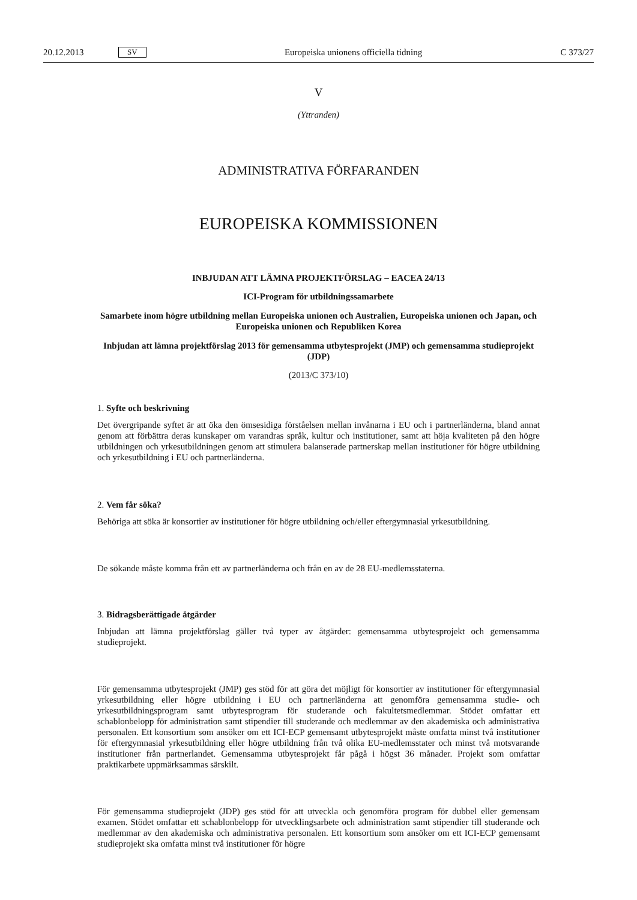20.12.2013 SV Europeiska unionens officiella tidning C 373/27
V
(Yttranden)
ADMINISTRATIVA FÖRFARANDEN
EUROPEISKA KOMMISSIONEN
INBJUDAN ATT LÄMNA PROJEKTFÖRSLAG – EACEA 24/13
ICI-Program för utbildningssamarbete
Samarbete inom högre utbildning mellan Europeiska unionen och Australien, Europeiska unionen och Japan, och Europeiska unionen och Republiken Korea
Inbjudan att lämna projektförslag 2013 för gemensamma utbytesprojekt (JMP) och gemensamma studieprojekt (JDP)
(2013/C 373/10)
1. Syfte och beskrivning
Det övergripande syftet är att öka den ömsesidiga förståelsen mellan invånarna i EU och i partnerländerna, bland annat genom att förbättra deras kunskaper om varandras språk, kultur och institutioner, samt att höja kvaliteten på den högre utbildningen och yrkesutbildningen genom att stimulera balanserade partnerskap mellan institutioner för högre utbildning och yrkesutbildning i EU och partnerländerna.
2. Vem får söka?
Behöriga att söka är konsortier av institutioner för högre utbildning och/eller eftergymnasial yrkesutbildning.
De sökande måste komma från ett av partnerländerna och från en av de 28 EU-medlemsstaterna.
3. Bidragsberättigade åtgärder
Inbjudan att lämna projektförslag gäller två typer av åtgärder: gemensamma utbytesprojekt och gemensamma studieprojekt.
För gemensamma utbytesprojekt (JMP) ges stöd för att göra det möjligt för konsortier av institutioner för eftergymnasial yrkesutbildning eller högre utbildning i EU och partnerländerna att genomföra gemensamma studie- och yrkesutbildningsprogram samt utbytesprogram för studerande och fakultetsmedlemmar. Stödet omfattar ett schablonbelopp för administration samt stipendier till studerande och medlemmar av den akademiska och administrativa personalen. Ett konsortium som ansöker om ett ICI-ECP gemensamt utbytesprojekt måste omfatta minst två institutioner för eftergymnasial yrkesutbildning eller högre utbildning från två olika EU-medlemsstater och minst två motsvarande institutioner från partnerlandet. Gemensamma utbytesprojekt får pågå i högst 36 månader. Projekt som omfattar praktikarbete uppmärksammas särskilt.
För gemensamma studieprojekt (JDP) ges stöd för att utveckla och genomföra program för dubbel eller gemensam examen. Stödet omfattar ett schablonbelopp för utvecklingsarbete och administration samt stipendier till studerande och medlemmar av den akademiska och administrativa personalen. Ett konsortium som ansöker om ett ICI-ECP gemensamt studieprojekt ska omfatta minst två institutioner för högre